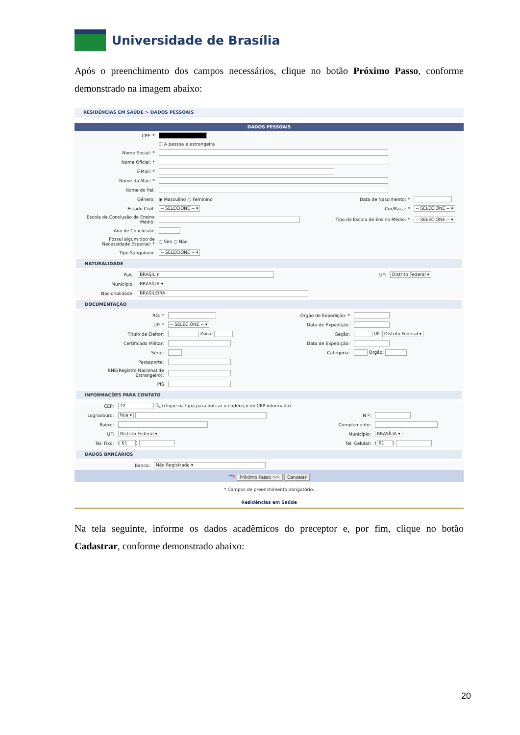Universidade de Brasília
Após o preenchimento dos campos necessários, clique no botão Próximo Passo, conforme demonstrado na imagem abaixo:
RESIDÊNCIAS EM SAÚDE > DADOS PESSOAIS
DADOS PESSOAIS
| CPF: * | | | |
| | ☐ A pessoa é estrangeira | | |
| Nome Social: * | | | |
| Nome Oficial: * | | | |
| E-Mail: * | | | |
| Nome da Mãe: * | | | |
| Nome do Pai: | | | |
| Gênero: | ◉ Masculino ○ Feminino | Data de Nascimento: * | |
| Estado Civil: | -- SELECIONE -- ▾ | Cor/Raça: * | -- SELECIONE -- ▾ |
| Escola de Conclusão do Ensino Médio: | | Tipo da Escola de Ensino Médio: * | -- SELECIONE -- ▾ |
| Ano de Conclusão: | | | |
| Possui algum tipo de Necessidade Especial: * | ○ Sim ○ Não | | |
| Tipo Sanguíneo: | -- SELECIONE -- ▾ | | |
NATURALIDADE
| País: | BRASIL ▾ | UF: | Distrito Federal ▾ |
| Município: | BRASÍLIA ▾ | | |
| Nacionalidade: | BRASILEIRA | | |
DOCUMENTAÇÃO
| RG: * | | Órgão de Expedição: * | |
| UF: * | -- SELECIONE -- ▾ | Data de Expedição: | |
| Título de Eleitor: | Zona: | Seção: | UF: Distrito Federal ▾ |
| Certificado Militar: | | Data de Expedição: | |
| Série: | | Categoria: | Órgão: |
| Passaporte: | | | |
| RNE(Registro Nacional de Estrangeiro): | | | |
| PIS | | | |
INFORMAÇÕES PARA CONTATO
| CEP: | 72 🔍 (clique na lupa para buscar o endereço do CEP informado) | | |
| Logradouro: | Rua ▾ | N.º: | |
| Bairro: | | Complemento: | |
| UF: | Distrito Federal ▾ | Município: | BRASÍLIA ▾ |
| Tel. Fixo: | ( 61 ) | Tel. Celular: | ( 61 ) |
DADOS BANCÁRIOS
| Banco: | Não Registrada ▾ |
⇨ Próximo Passo >> Cancelar
* Campos de preenchimento obrigatório.
Residências em Saúde
Na tela seguinte, informe os dados acadêmicos do preceptor e, por fim, clique no botão Cadastrar, conforme demonstrado abaixo:
20